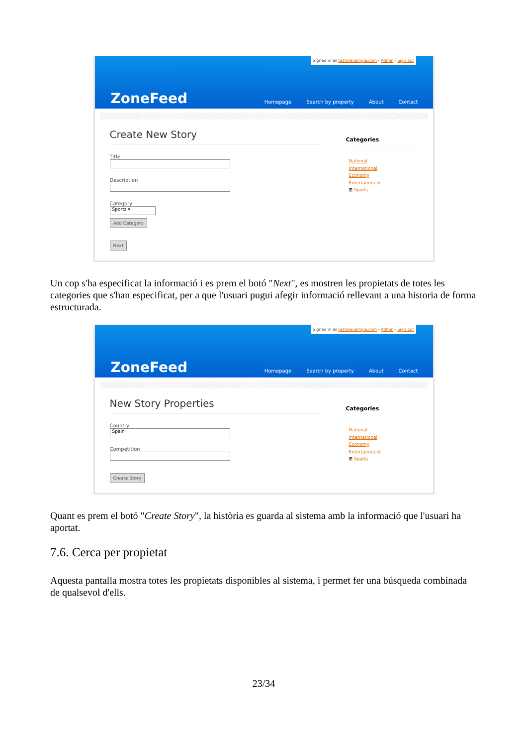Signed in as test@example.com - Admin - Sign out
ZoneFeed
Homepage Search by property About Contact
Create New Story
Title
Description
Category
Sports ▾
Add Category
Next
Categories
National
International
Economy
Entertainment
⊞ Sports
Un cop s'ha especificat la informació i es prem el botó "Next", es mostren les propietats de totes les categories que s'han especificat, per a que l'usuari pugui afegir informació rellevant a una historia de forma estructurada.
Signed in as test@example.com - Admin - Sign out
ZoneFeed
Homepage Search by property About Contact
New Story Properties
Country
Spain
Competition
Create Story
Categories
National
International
Economy
Entertainment
⊞ Sports
Quant es prem el botó "Create Story", la història es guarda al sistema amb la informació que l'usuari ha aportat.
7.6. Cerca per propietat
Aquesta pantalla mostra totes les propietats disponibles al sistema, i permet fer una búsqueda combinada de qualsevol d'ells.
23/34